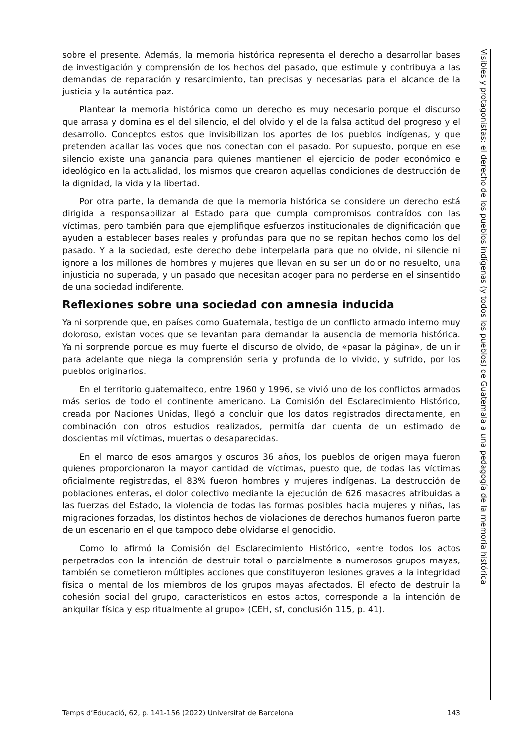sobre el presente. Además, la memoria histórica representa el derecho a desarrollar bases de investigación y comprensión de los hechos del pasado, que estimule y contribuya a las demandas de reparación y resarcimiento, tan precisas y necesarias para el alcance de la justicia y la auténtica paz.
Plantear la memoria histórica como un derecho es muy necesario porque el discurso que arrasa y domina es el del silencio, el del olvido y el de la falsa actitud del progreso y el desarrollo. Conceptos estos que invisibilizan los aportes de los pueblos indígenas, y que pretenden acallar las voces que nos conectan con el pasado. Por supuesto, porque en ese silencio existe una ganancia para quienes mantienen el ejercicio de poder económico e ideológico en la actualidad, los mismos que crearon aquellas condiciones de destrucción de la dignidad, la vida y la libertad.
Por otra parte, la demanda de que la memoria histórica se considere un derecho está dirigida a responsabilizar al Estado para que cumpla compromisos contraídos con las víctimas, pero también para que ejemplifique esfuerzos institucionales de dignificación que ayuden a establecer bases reales y profundas para que no se repitan hechos como los del pasado. Y a la sociedad, este derecho debe interpelarla para que no olvide, ni silencie ni ignore a los millones de hombres y mujeres que llevan en su ser un dolor no resuelto, una injusticia no superada, y un pasado que necesitan acoger para no perderse en el sinsentido de una sociedad indiferente.
Reflexiones sobre una sociedad con amnesia inducida
Ya ni sorprende que, en países como Guatemala, testigo de un conflicto armado interno muy doloroso, existan voces que se levantan para demandar la ausencia de memoria histórica. Ya ni sorprende porque es muy fuerte el discurso de olvido, de «pasar la página», de un ir para adelante que niega la comprensión seria y profunda de lo vivido, y sufrido, por los pueblos originarios.
En el territorio guatemalteco, entre 1960 y 1996, se vivió uno de los conflictos armados más serios de todo el continente americano. La Comisión del Esclarecimiento Histórico, creada por Naciones Unidas, llegó a concluir que los datos registrados directamente, en combinación con otros estudios realizados, permitía dar cuenta de un estimado de doscientas mil víctimas, muertas o desaparecidas.
En el marco de esos amargos y oscuros 36 años, los pueblos de origen maya fueron quienes proporcionaron la mayor cantidad de víctimas, puesto que, de todas las víctimas oficialmente registradas, el 83% fueron hombres y mujeres indígenas. La destrucción de poblaciones enteras, el dolor colectivo mediante la ejecución de 626 masacres atribuidas a las fuerzas del Estado, la violencia de todas las formas posibles hacia mujeres y niñas, las migraciones forzadas, los distintos hechos de violaciones de derechos humanos fueron parte de un escenario en el que tampoco debe olvidarse el genocidio.
Como lo afirmó la Comisión del Esclarecimiento Histórico, «entre todos los actos perpetrados con la intención de destruir total o parcialmente a numerosos grupos mayas, también se cometieron múltiples acciones que constituyeron lesiones graves a la integridad física o mental de los miembros de los grupos mayas afectados. El efecto de destruir la cohesión social del grupo, característicos en estos actos, corresponde a la intención de aniquilar física y espiritualmente al grupo» (CEH, sf, conclusión 115, p. 41).
Visibles y protagonistas: el derecho de los pueblos indígenas (y todos los pueblos) de Guatemala a una pedagogía de la memoria histórica
Temps d’Educació, 62, p. 141-156 (2022) Universitat de Barcelona 143